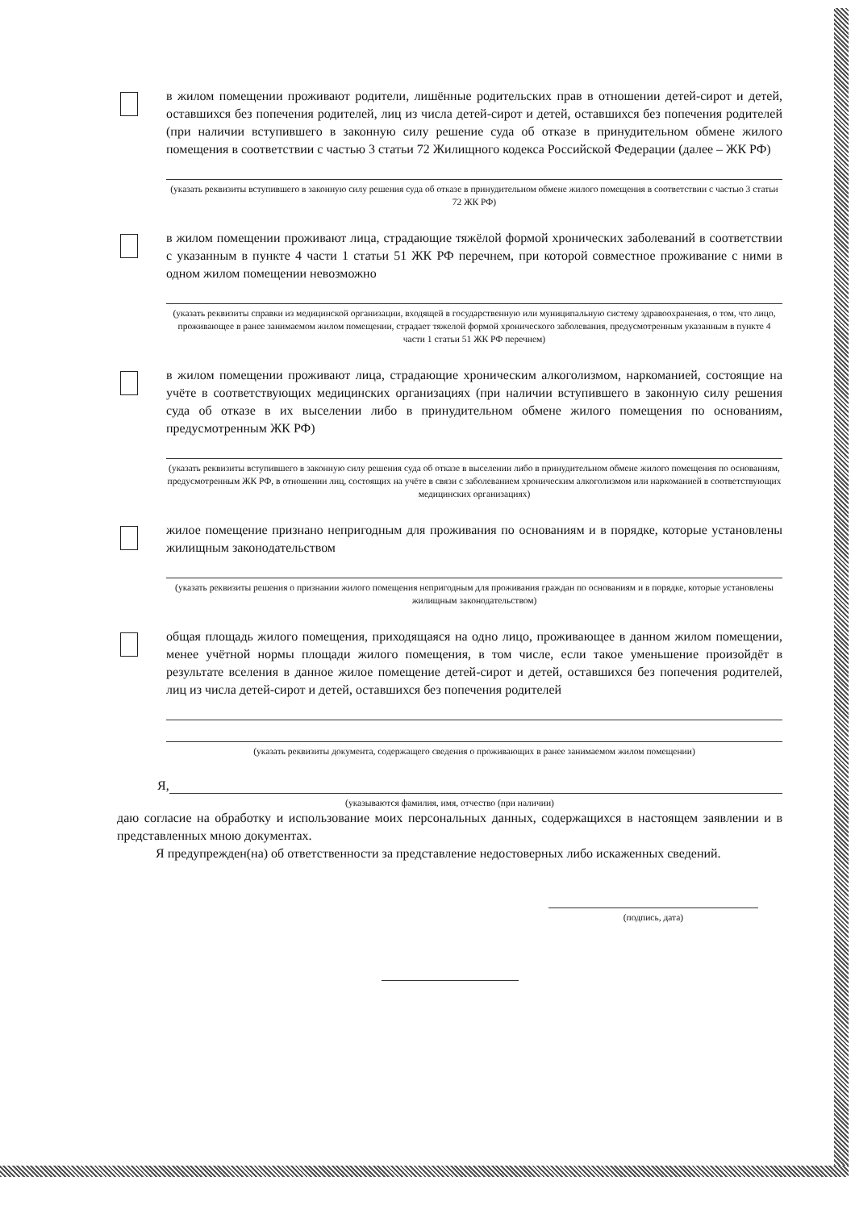в жилом помещении проживают родители, лишённые родительских прав в отношении детей-сирот и детей, оставшихся без попечения родителей, лиц из числа детей-сирот и детей, оставшихся без попечения родителей (при наличии вступившего в законную силу решение суда об отказе в принудительном обмене жилого помещения в соответствии с частью 3 статьи 72 Жилищного кодекса Российской Федерации (далее – ЖК РФ)
(указать реквизиты вступившего в законную силу решения суда об отказе в принудительном обмене жилого помещения в соответствии с частью 3 статьи 72 ЖК РФ)
в жилом помещении проживают лица, страдающие тяжёлой формой хронических заболеваний в соответствии с указанным в пункте 4 части 1 статьи 51 ЖК РФ перечнем, при которой совместное проживание с ними в одном жилом помещении невозможно
(указать реквизиты справки из медицинской организации, входящей в государственную или муниципальную систему здравоохранения, о том, что лицо, проживающее в ранее занимаемом жилом помещении, страдает тяжелой формой хронического заболевания, предусмотренным указанным в пункте 4 части 1 статьи 51 ЖК РФ перечнем)
в жилом помещении проживают лица, страдающие хроническим алкоголизмом, наркоманией, состоящие на учёте в соответствующих медицинских организациях (при наличии вступившего в законную силу решения суда об отказе в их выселении либо в принудительном обмене жилого помещения по основаниям, предусмотренным ЖК РФ)
(указать реквизиты вступившего в законную силу решения суда об отказе в выселении либо в принудительном обмене жилого помещения по основаниям, предусмотренным ЖК РФ, в отношении лиц, состоящих на учёте в связи с заболеванием хроническим алкоголизмом или наркоманией в соответствующих медицинских организациях)
жилое помещение признано непригодным для проживания по основаниям и в порядке, которые установлены жилищным законодательством
(указать реквизиты решения о признании жилого помещения непригодным для проживания граждан по основаниям и в порядке, которые установлены жилищным законодательством)
общая площадь жилого помещения, приходящаяся на одно лицо, проживающее в данном жилом помещении, менее учётной нормы площади жилого помещения, в том числе, если такое уменьшение произойдёт в результате вселения в данное жилое помещение детей-сирот и детей, оставшихся без попечения родителей, лиц из числа детей-сирот и детей, оставшихся без попечения родителей
(указать реквизиты документа, содержащего сведения о проживающих в ранее занимаемом жилом помещении)
Я,
(указываются фамилия, имя, отчество (при наличии)
даю согласие на обработку и использование моих персональных данных, содержащихся в настоящем заявлении и в представленных мною документах.
Я предупрежден(на) об ответственности за представление недостоверных либо искаженных сведений.
(подпись, дата)